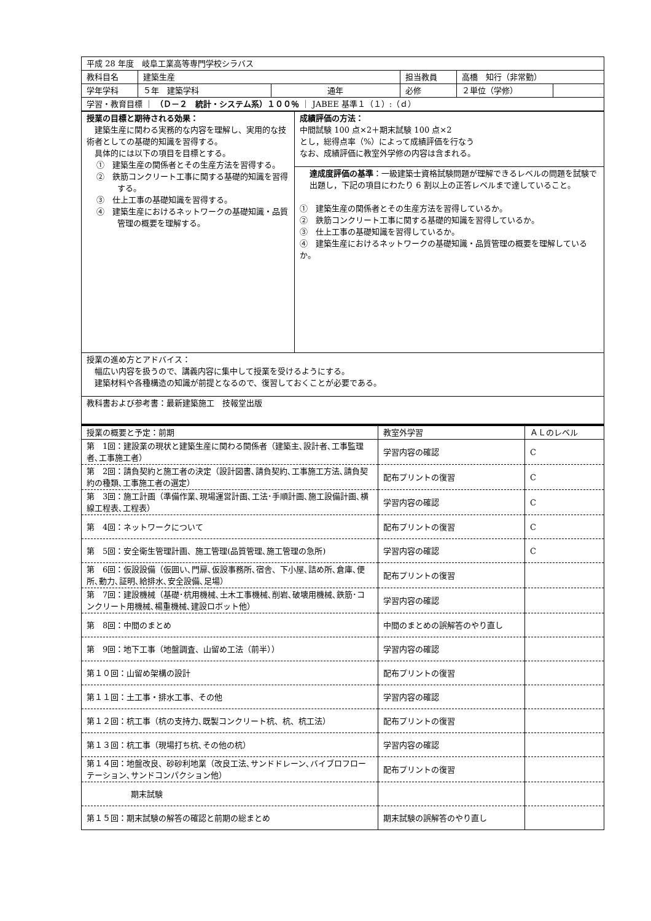| 平成 28 年度 岐阜工業高等専門学校シラバス | | | | | |
| 教科目名 | 建築生産 | | 担当教員 | 高橋 知行（非常勤） | |
| 学年学科 | ５年 建築学科 | 通年 | 必修 | ２単位（学修） | |
| 学習・教育目標 ｜ （Ｄ－２ 統計・システム系）１００％ ｜ JABEE 基準１（１）:（ｄ） | | | | | |
| 授業の目標と期待される効果： 建築生産に関わる実務的な内容を理解し、実用的な技術者としての基礎的知識を習得する。 具体的には以下の項目を目標とする。 ① 建築生産の関係者とその生産方法を習得する。 ② 鉄筋コンクリート工事に関する基礎的知識を習得する。 ③ 仕上工事の基礎知識を習得する。 ④ 建築生産におけるネットワークの基礎知識・品質管理の概要を理解する。 | 成績評価の方法： 中間試験 100 点×2＋期末試験 100 点×2 とし，総得点率（%）によって成績評価を行なう なお、成績評価に教室外学修の内容は含まれる。 |
| | 達成度評価の基準 ：一級建築士資格試験問題が理解できるレベルの問題を試験で出題し，下記の項目にわたり 6 割以上の正答レベルまで達していること。 ① 建築生産の関係者とその生産方法を習得しているか。 ② 鉄筋コンクリート工事に関する基礎的知識を習得しているか。 ③ 仕上工事の基礎知識を習得しているか。 ④ 建築生産におけるネットワークの基礎知識・品質管理の概要を理解しているか。 |
| 授業の進め方とアドバイス： 幅広い内容を扱うので、講義内容に集中して授業を受けるようにする。 建築材料や各種構造の知識が前提となるので、復習しておくことが必要である。 | |
| 教科書および参考書：最新建築施工 技報堂出版 | |
| 授業の概要と予定：前期 | 教室外学習 | ＡＬのレベル |
| 第 1回：建設業の現状と建築生産に関わる関係者（建築主､設計者､工事監理者､工事施工者） | 学習内容の確認 | C |
| 第 2回：請負契約と施工者の決定（設計図書､請負契約､工事施工方法､請負契約の種類､工事施工者の選定） | 配布プリントの復習 | C |
| 第 3回：施工計画（準備作業､現場運営計画､工法･手順計画､施工設備計画､横線工程表､工程表） | 学習内容の確認 | C |
| 第 4回：ネットワークについて | 配布プリントの復習 | C |
| 第 5回：安全衛生管理計画、施工管理(品質管理､施工管理の急所) | 学習内容の確認 | C |
| 第 6回：仮設設備（仮囲い､門扉､仮設事務所､宿舎、下小屋､詰め所､倉庫､便所､動力､証明､給排水､安全設備､足場） | 配布プリントの復習 | |
| 第 7回：建設機械（基礎･杭用機械､土木工事機械､削岩､破壊用機械､鉄筋･コンクリート用機械､楊重機械､建設ロボット他） | 学習内容の確認 | |
| 第 8回：中間のまとめ | 中間のまとめの誤解答のやり直し | |
| 第 9回：地下工事（地盤調査、山留め工法（前半）） | 学習内容の確認 | |
| 第１０回：山留め架構の設計 | 配布プリントの復習 | |
| 第１１回：土工事・排水工事、その他 | 学習内容の確認 | |
| 第１２回：杭工事（杭の支持力､既製コンクリート杭、杭、杭工法） | 配布プリントの復習 | |
| 第１３回：杭工事（現場打ち杭､その他の杭） | 学習内容の確認 | |
| 第１４回：地盤改良、砂砂利地業（改良工法､サンドドレーン､バイブロフローテーション､サンドコンパクション他） | 配布プリントの復習 | |
| 期末試験 | | |
| 第１５回：期末試験の解答の確認と前期の総まとめ | 期末試験の誤解答のやり直し | |